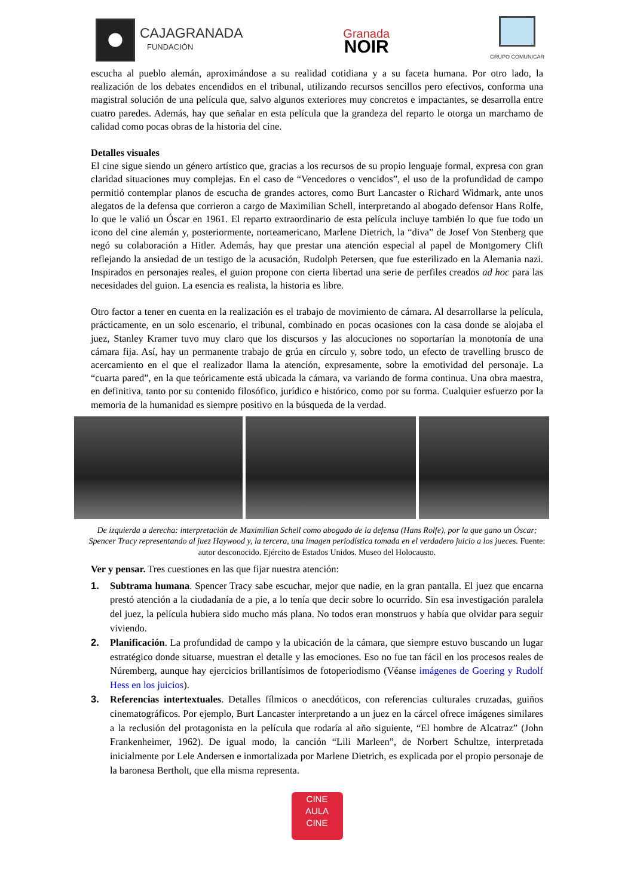CAJAGRANADA
FUNDACIÓN
Granada
NOIR
GRUPO COMUNICAR
escucha al pueblo alemán, aproximándose a su realidad cotidiana y a su faceta humana. Por otro lado, la realización de los debates encendidos en el tribunal, utilizando recursos sencillos pero efectivos, conforma una magistral solución de una película que, salvo algunos exteriores muy concretos e impactantes, se desarrolla entre cuatro paredes. Además, hay que señalar en esta película que la grandeza del reparto le otorga un marchamo de calidad como pocas obras de la historia del cine.
Detalles visuales
El cine sigue siendo un género artístico que, gracias a los recursos de su propio lenguaje formal, expresa con gran claridad situaciones muy complejas. En el caso de “Vencedores o vencidos”, el uso de la profundidad de campo permitió contemplar planos de escucha de grandes actores, como Burt Lancaster o Richard Widmark, ante unos alegatos de la defensa que corrieron a cargo de Maximilian Schell, interpretando al abogado defensor Hans Rolfe, lo que le valió un Óscar en 1961. El reparto extraordinario de esta película incluye también lo que fue todo un icono del cine alemán y, posteriormente, norteamericano, Marlene Dietrich, la “diva” de Josef Von Stenberg que negó su colaboración a Hitler. Además, hay que prestar una atención especial al papel de Montgomery Clift reflejando la ansiedad de un testigo de la acusación, Rudolph Petersen, que fue esterilizado en la Alemania nazi. Inspirados en personajes reales, el guion propone con cierta libertad una serie de perfiles creados ad hoc para las necesidades del guion. La esencia es realista, la historia es libre.
Otro factor a tener en cuenta en la realización es el trabajo de movimiento de cámara. Al desarrollarse la película, prácticamente, en un solo escenario, el tribunal, combinado en pocas ocasiones con la casa donde se alojaba el juez, Stanley Kramer tuvo muy claro que los discursos y las alocuciones no soportarían la monotonía de una cámara fija. Así, hay un permanente trabajo de grúa en círculo y, sobre todo, un efecto de travelling brusco de acercamiento en el que el realizador llama la atención, expresamente, sobre la emotividad del personaje. La “cuarta pared”, en la que teóricamente está ubicada la cámara, va variando de forma continua. Una obra maestra, en definitiva, tanto por su contenido filosófico, jurídico e histórico, como por su forma. Cualquier esfuerzo por la memoria de la humanidad es siempre positivo en la búsqueda de la verdad.
De izquierda a derecha: interpretación de Maximilian Schell como abogado de la defensa (Hans Rolfe), por la que gano un Óscar; Spencer Tracy representando al juez Haywood y, la tercera, una imagen periodística tomada en el verdadero juicio a los jueces. Fuente: autor desconocido. Ejército de Estados Unidos. Museo del Holocausto.
Ver y pensar. Tres cuestiones en las que fijar nuestra atención:
1. Subtrama humana. Spencer Tracy sabe escuchar, mejor que nadie, en la gran pantalla. El juez que encarna prestó atención a la ciudadanía de a pie, a lo tenía que decir sobre lo ocurrido. Sin esa investigación paralela del juez, la película hubiera sido mucho más plana. No todos eran monstruos y había que olvidar para seguir viviendo.
2. Planificación. La profundidad de campo y la ubicación de la cámara, que siempre estuvo buscando un lugar estratégico donde situarse, muestran el detalle y las emociones. Eso no fue tan fácil en los procesos reales de Núremberg, aunque hay ejercicios brillantísimos de fotoperiodismo (Véanse imágenes de Goering y Rudolf Hess en los juicios).
3. Referencias intertextuales. Detalles fílmicos o anecdóticos, con referencias culturales cruzadas, guiños cinematográficos. Por ejemplo, Burt Lancaster interpretando a un juez en la cárcel ofrece imágenes similares a la reclusión del protagonista en la película que rodaría al año siguiente, “El hombre de Alcatraz” (John Frankenheimer, 1962). De igual modo, la canción “Lili Marleen”, de Norbert Schultze, interpretada inicialmente por Lele Andersen e inmortalizada por Marlene Dietrich, es explicada por el propio personaje de la baronesa Bertholt, que ella misma representa.
CINE
AULA
CINE